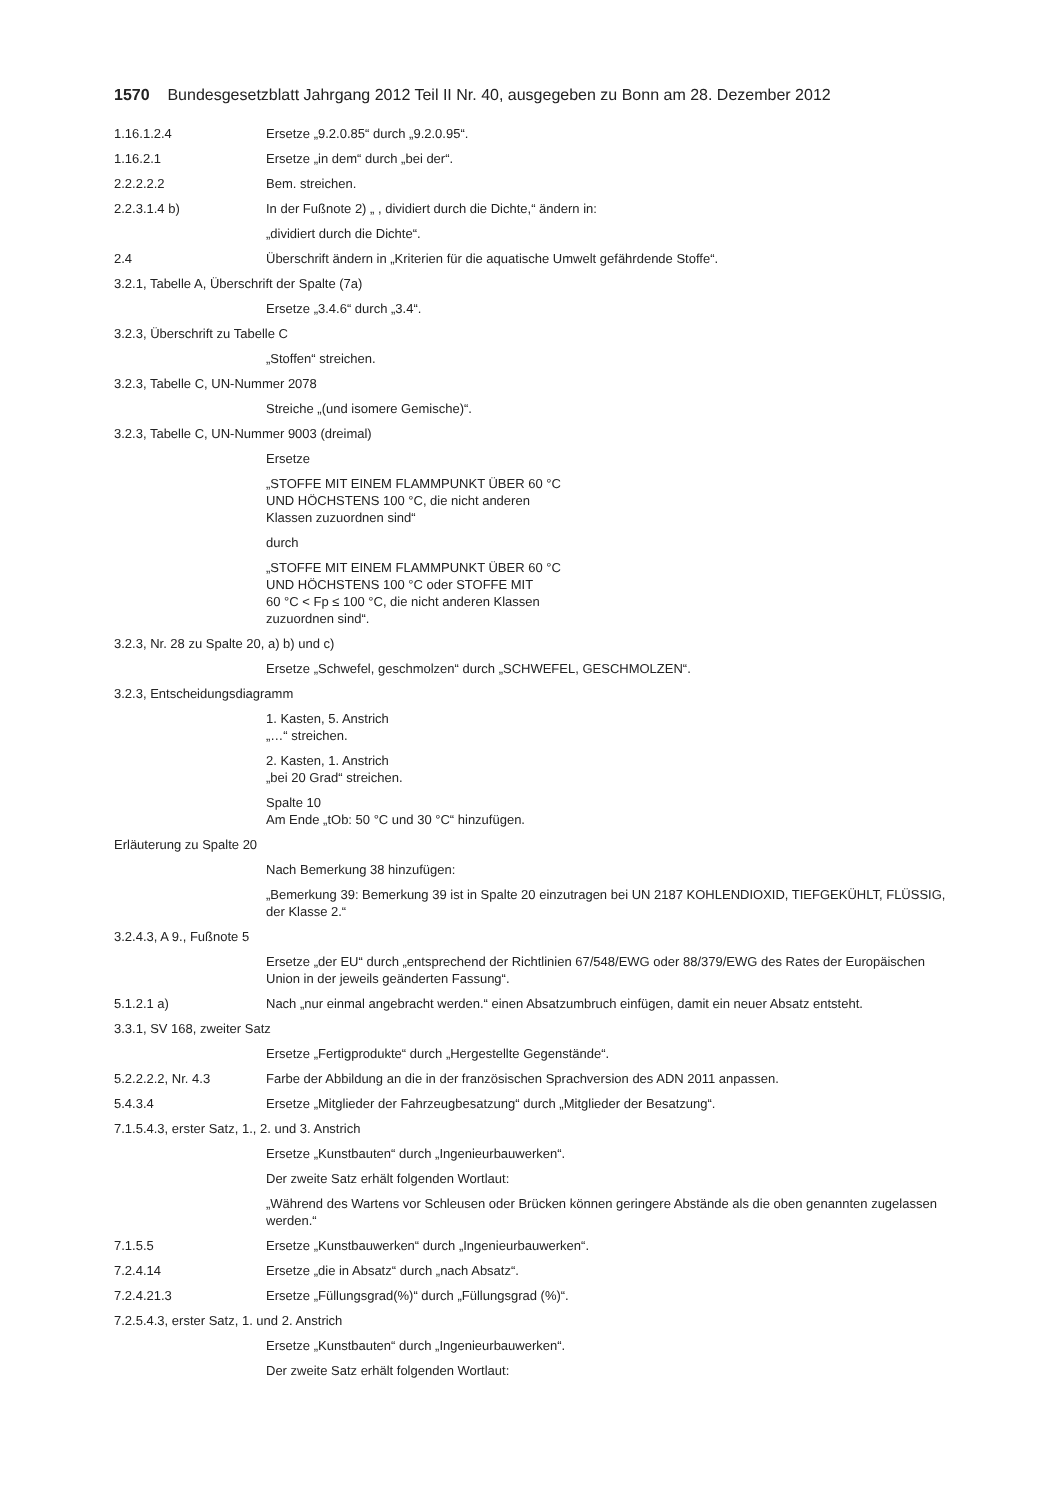1570 Bundesgesetzblatt Jahrgang 2012 Teil II Nr. 40, ausgegeben zu Bonn am 28. Dezember 2012
1.16.1.2.4 Ersetze „9.2.0.85“ durch „9.2.0.95“.
1.16.2.1 Ersetze „in dem“ durch „bei der“.
2.2.2.2.2 Bem. streichen.
2.2.3.1.4 b) In der Fußnote 2) „ , dividiert durch die Dichte,“ ändern in:
„dividiert durch die Dichte“.
2.4 Überschrift ändern in „Kriterien für die aquatische Umwelt gefährdende Stoffe“.
3.2.1, Tabelle A, Überschrift der Spalte (7a)
Ersetze „3.4.6“ durch „3.4“.
3.2.3, Überschrift zu Tabelle C
„Stoffen“ streichen.
3.2.3, Tabelle C, UN-Nummer 2078
Streiche „(und isomere Gemische)“.
3.2.3, Tabelle C, UN-Nummer 9003 (dreimal)
Ersetze
„STOFFE MIT EINEM FLAMMPUNKT ÜBER 60 °C
UND HÖCHSTENS 100 °C, die nicht anderen
Klassen zuzuordnen sind“
durch
„STOFFE MIT EINEM FLAMMPUNKT ÜBER 60 °C
UND HÖCHSTENS 100 °C oder STOFFE MIT
60 °C < Fp ≤ 100 °C, die nicht anderen Klassen
zuzuordnen sind“.
3.2.3, Nr. 28 zu Spalte 20, a) b) und c)
Ersetze „Schwefel, geschmolzen“ durch „SCHWEFEL, GESCHMOLZEN“.
3.2.3, Entscheidungsdiagramm
1. Kasten, 5. Anstrich
„…“ streichen.
2. Kasten, 1. Anstrich
„bei 20 Grad“ streichen.
Spalte 10
Am Ende „tOb: 50 °C und 30 °C“ hinzufügen.
Erläuterung zu Spalte 20
Nach Bemerkung 38 hinzufügen:
„Bemerkung 39: Bemerkung 39 ist in Spalte 20 einzutragen bei UN 2187 KOHLENDIOXID, TIEFGEKÜHLT, FLÜSSIG, der Klasse 2.“
3.2.4.3, A 9., Fußnote 5
Ersetze „der EU“ durch „entsprechend der Richtlinien 67/548/EWG oder 88/379/EWG des Rates der Europäischen Union in der jeweils geänderten Fassung“.
5.1.2.1 a) Nach „nur einmal angebracht werden.“ einen Absatzumbruch einfügen, damit ein neuer Absatz entsteht.
3.3.1, SV 168, zweiter Satz
Ersetze „Fertigprodukte“ durch „Hergestellte Gegenstände“.
5.2.2.2.2, Nr. 4.3 Farbe der Abbildung an die in der französischen Sprachversion des ADN 2011 anpassen.
5.4.3.4 Ersetze „Mitglieder der Fahrzeugbesatzung“ durch „Mitglieder der Besatzung“.
7.1.5.4.3, erster Satz, 1., 2. und 3. Anstrich
Ersetze „Kunstbauten“ durch „Ingenieurbauwerken“.
Der zweite Satz erhält folgenden Wortlaut:
„Während des Wartens vor Schleusen oder Brücken können geringere Abstände als die oben genannten zugelassen werden.“
7.1.5.5 Ersetze „Kunstbauwerken“ durch „Ingenieurbauwerken“.
7.2.4.14 Ersetze „die in Absatz“ durch „nach Absatz“.
7.2.4.21.3 Ersetze „Füllungsgrad(%)“ durch „Füllungsgrad (%)“.
7.2.5.4.3, erster Satz, 1. und 2. Anstrich
Ersetze „Kunstbauten“ durch „Ingenieurbauwerken“.
Der zweite Satz erhält folgenden Wortlaut: